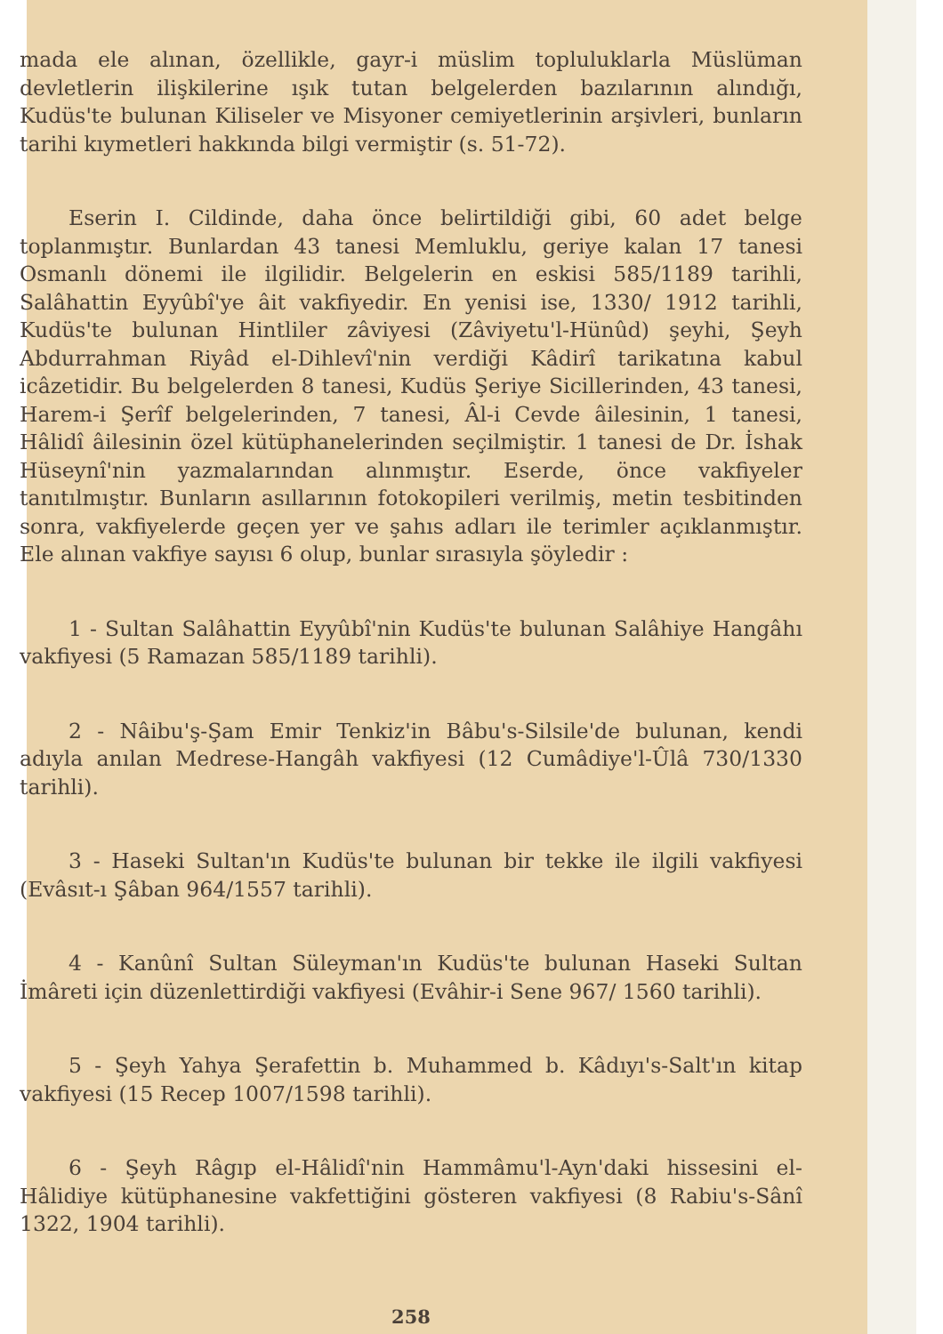mada ele alınan, özellikle, gayr-i müslim topluluklarla Müslüman devletlerin ilişkilerine ışık tutan belgelerden bazılarının alındığı, Kudüs'te bulunan Kiliseler ve Misyoner cemiyetlerinin arşivleri, bunların tarihi kıymetleri hakkında bilgi vermiştir (s. 51-72).
Eserin I. Cildinde, daha önce belirtildiği gibi, 60 adet belge toplanmıştır. Bunlardan 43 tanesi Memluklu, geriye kalan 17 tanesi Osmanlı dönemi ile ilgilidir. Belgelerin en eskisi 585/1189 tarihli, Salâhattin Eyyûbî'ye âit vakfiyedir. En yenisi ise, 1330/ 1912 tarihli, Kudüs'te bulunan Hintliler zâviyesi (Zâviyetu'l-Hünûd) şeyhi, Şeyh Abdurrahman Riyâd el-Dihlevî'nin verdiği Kâdirî tarikatına kabul icâzetidir. Bu belgelerden 8 tanesi, Kudüs Şeriye Sicillerinden, 43 tanesi, Harem-i Şerîf belgelerinden, 7 tanesi, Âl-i Cevde âilesinin, 1 tanesi, Hâlidî âilesinin özel kütüphanelerinden seçilmiştir. 1 tanesi de Dr. İshak Hüseynî'nin yazmalarından alınmıştır. Eserde, önce vakfiyeler tanıtılmıştır. Bunların asıllarının fotokopileri verilmiş, metin tesbitinden sonra, vakfiyelerde geçen yer ve şahıs adları ile terimler açıklanmıştır. Ele alınan vakfiye sayısı 6 olup, bunlar sırasıyla şöyledir :
1 - Sultan Salâhattin Eyyûbî'nin Kudüs'te bulunan Salâhiye Hangâhı vakfiyesi (5 Ramazan 585/1189 tarihli).
2 - Nâibu'ş-Şam Emir Tenkiz'in Bâbu's-Silsile'de bulunan, kendi adıyla anılan Medrese-Hangâh vakfiyesi (12 Cumâdiye'l-Ûlâ 730/1330 tarihli).
3 - Haseki Sultan'ın Kudüs'te bulunan bir tekke ile ilgili vakfiyesi (Evâsıt-ı Şâban 964/1557 tarihli).
4 - Kanûnî Sultan Süleyman'ın Kudüs'te bulunan Haseki Sultan İmâreti için düzenlettirdiği vakfiyesi (Evâhir-i Sene 967/ 1560 tarihli).
5 - Şeyh Yahya Şerafettin b. Muhammed b. Kâdıyı's-Salt'ın kitap vakfiyesi (15 Recep 1007/1598 tarihli).
6 - Şeyh Râgıp el-Hâlidî'nin Hammâmu'l-Ayn'daki hissesini el-Hâlidiye kütüphanesine vakfettiğini gösteren vakfiyesi (8 Rabiu's-Sânî 1322, 1904 tarihli).
258